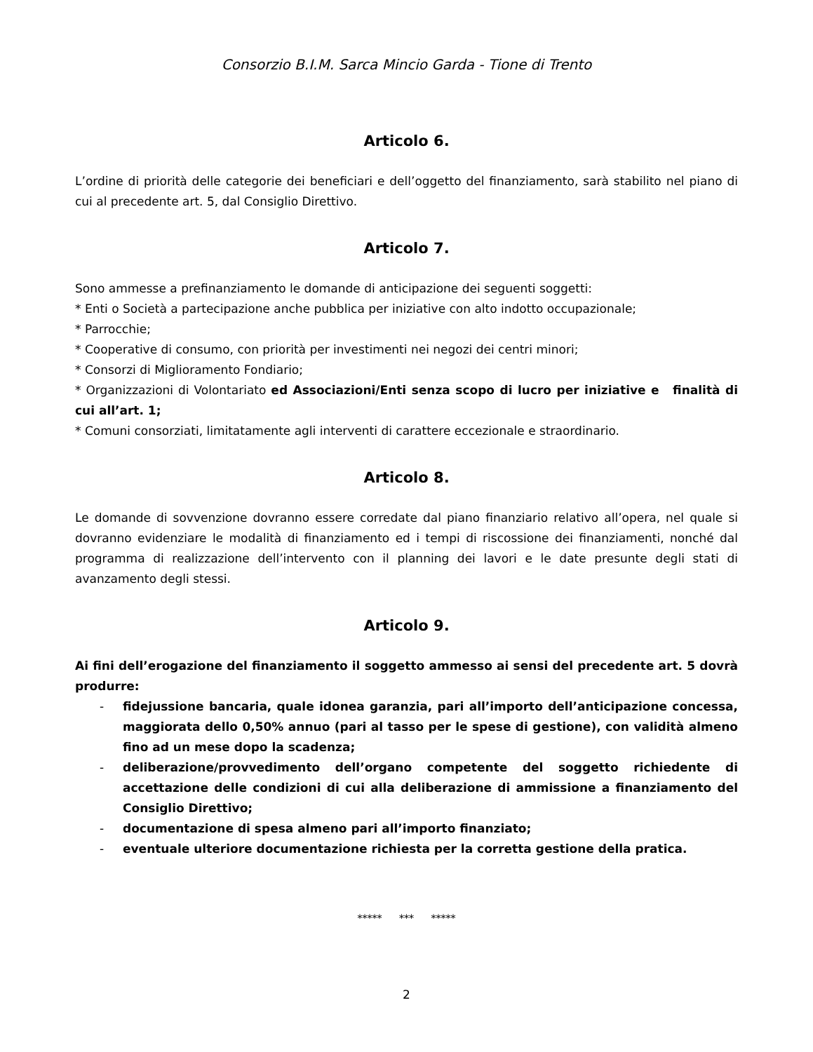Consorzio B.I.M. Sarca Mincio Garda - Tione di Trento
Articolo 6.
L’ordine di priorità delle categorie dei beneficiari e dell’oggetto del finanziamento, sarà stabilito nel piano di cui al precedente art. 5, dal Consiglio Direttivo.
Articolo 7.
Sono ammesse a prefinanziamento le domande di anticipazione dei seguenti soggetti:
* Enti o Società a partecipazione anche pubblica per iniziative con alto indotto occupazionale;
* Parrocchie;
* Cooperative di consumo, con priorità per investimenti nei negozi dei centri minori;
* Consorzi di Miglioramento Fondiario;
* Organizzazioni di Volontariato ed Associazioni/Enti senza scopo di lucro per iniziative e finalità di cui all’art. 1;
* Comuni consorziati, limitatamente agli interventi di carattere eccezionale e straordinario.
Articolo 8.
Le domande di sovvenzione dovranno essere corredate dal piano finanziario relativo all’opera, nel quale si dovranno evidenziare le modalità di finanziamento ed i tempi di riscossione dei finanziamenti, nonché dal programma di realizzazione dell’intervento con il planning dei lavori e le date presunte degli stati di avanzamento degli stessi.
Articolo 9.
Ai fini dell’erogazione del finanziamento il soggetto ammesso ai sensi del precedente art. 5 dovrà produrre:
- fidejussione bancaria, quale idonea garanzia, pari all’importo dell’anticipazione concessa, maggiorata dello 0,50% annuo (pari al tasso per le spese di gestione), con validità almeno fino ad un mese dopo la scadenza;
- deliberazione/provvedimento dell’organo competente del soggetto richiedente di accettazione delle condizioni di cui alla deliberazione di ammissione a finanziamento del Consiglio Direttivo;
- documentazione di spesa almeno pari all’importo finanziato;
- eventuale ulteriore documentazione richiesta per la corretta gestione della pratica.
***** *** *****
2